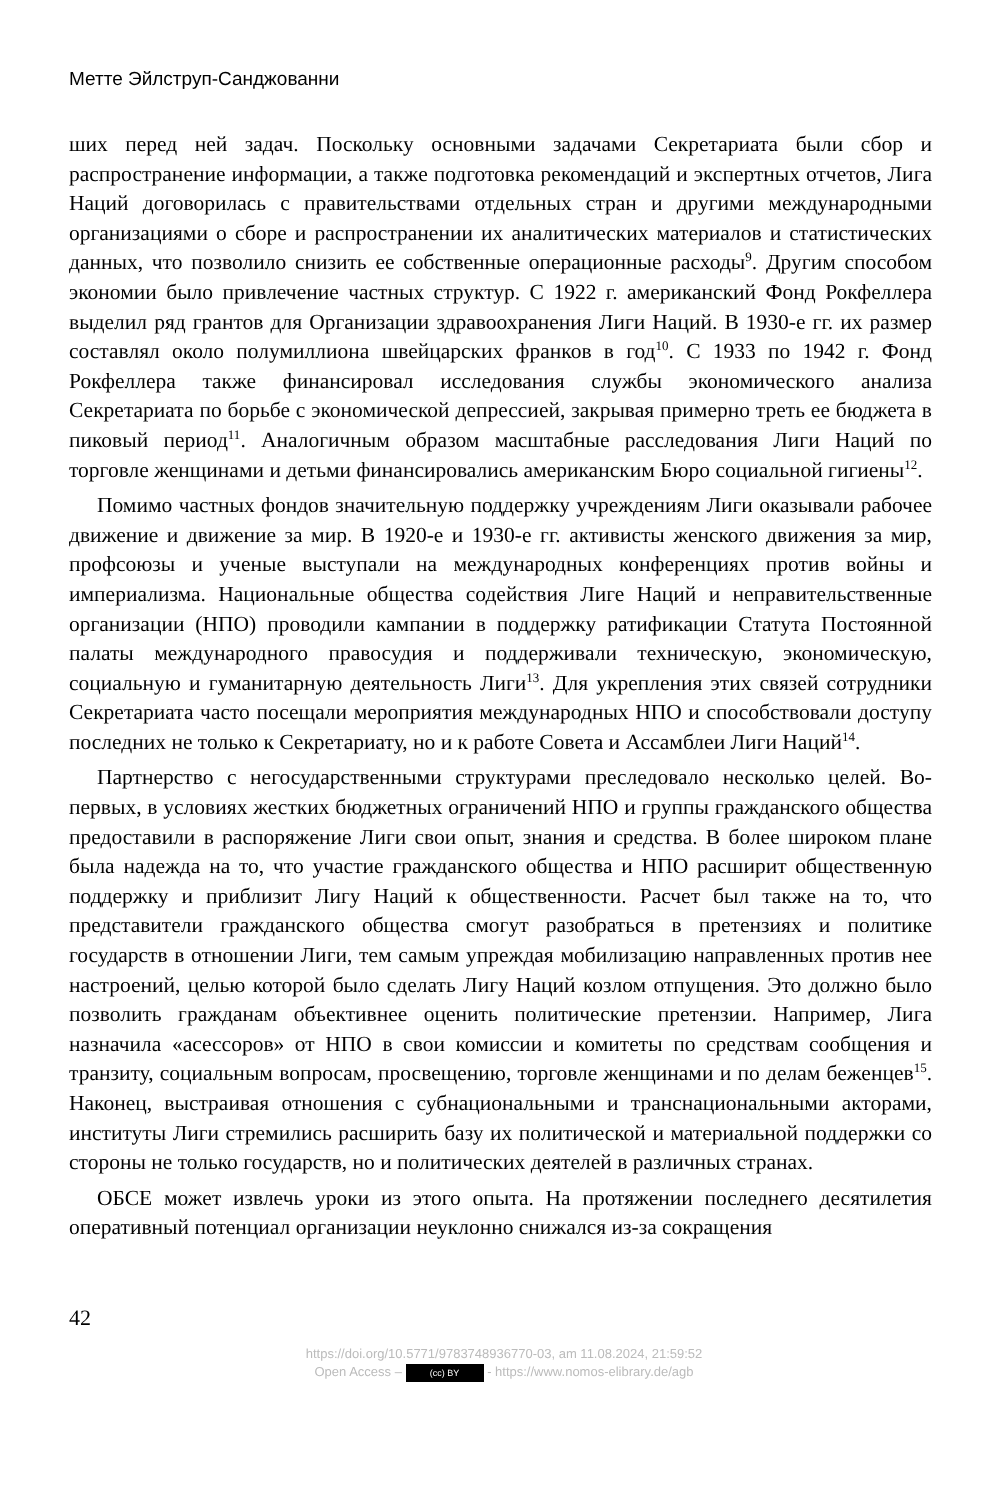Метте Эйлструп-Санджованни
ших перед ней задач. Поскольку основными задачами Секретариата были сбор и распространение информации, а также подготовка рекомендаций и экспертных отчетов, Лига Наций договорилась с правительствами отдельных стран и другими международными организациями о сборе и распространении их аналитических материалов и статистических данных, что позволило снизить ее собственные операционные расходы<sup>9</sup>. Другим способом экономии было привлечение частных структур. С 1922 г. американский Фонд Рокфеллера выделил ряд грантов для Организации здравоохранения Лиги Наций. В 1930-е гг. их размер составлял около полумиллиона швейцарских франков в год<sup>10</sup>. С 1933 по 1942 г. Фонд Рокфеллера также финансировал исследования службы экономического анализа Секретариата по борьбе с экономической депрессией, закрывая примерно треть ее бюджета в пиковый период<sup>11</sup>. Аналогичным образом масштабные расследования Лиги Наций по торговле женщинами и детьми финансировались американским Бюро социальной гигиены<sup>12</sup>.
Помимо частных фондов значительную поддержку учреждениям Лиги оказывали рабочее движение и движение за мир. В 1920-е и 1930-е гг. активисты женского движения за мир, профсоюзы и ученые выступали на международных конференциях против войны и империализма. Национальные общества содействия Лиге Наций и неправительственные организации (НПО) проводили кампании в поддержку ратификации Статута Постоянной палаты международного правосудия и поддерживали техническую, экономическую, социальную и гуманитарную деятельность Лиги<sup>13</sup>. Для укрепления этих связей сотрудники Секретариата часто посещали мероприятия международных НПО и способствовали доступу последних не только к Секретариату, но и к работе Совета и Ассамблеи Лиги Наций<sup>14</sup>.
Партнерство с негосударственными структурами преследовало несколько целей. Во-первых, в условиях жестких бюджетных ограничений НПО и группы гражданского общества предоставили в распоряжение Лиги свои опыт, знания и средства. В более широком плане была надежда на то, что участие гражданского общества и НПО расширит общественную поддержку и приблизит Лигу Наций к общественности. Расчет был также на то, что представители гражданского общества смогут разобраться в претензиях и политике государств в отношении Лиги, тем самым упреждая мобилизацию направленных против нее настроений, целью которой было сделать Лигу Наций козлом отпущения. Это должно было позволить гражданам объективнее оценить политические претензии. Например, Лига назначила «асессоров» от НПО в свои комиссии и комитеты по средствам сообщения и транзиту, социальным вопросам, просвещению, торговле женщинами и по делам беженцев<sup>15</sup>. Наконец, выстраивая отношения с субнациональными и транснациональными акторами, институты Лиги стремились расширить базу их политической и материальной поддержки со стороны не только государств, но и политических деятелей в различных странах.
ОБСЕ может извлечь уроки из этого опыта. На протяжении последнего десятилетия оперативный потенциал организации неуклонно снижался из-за сокращения
42
https://doi.org/10.5771/9783748936770-03, am 11.08.2024, 21:59:52
Open Access – (cc) BY - https://www.nomos-elibrary.de/agb